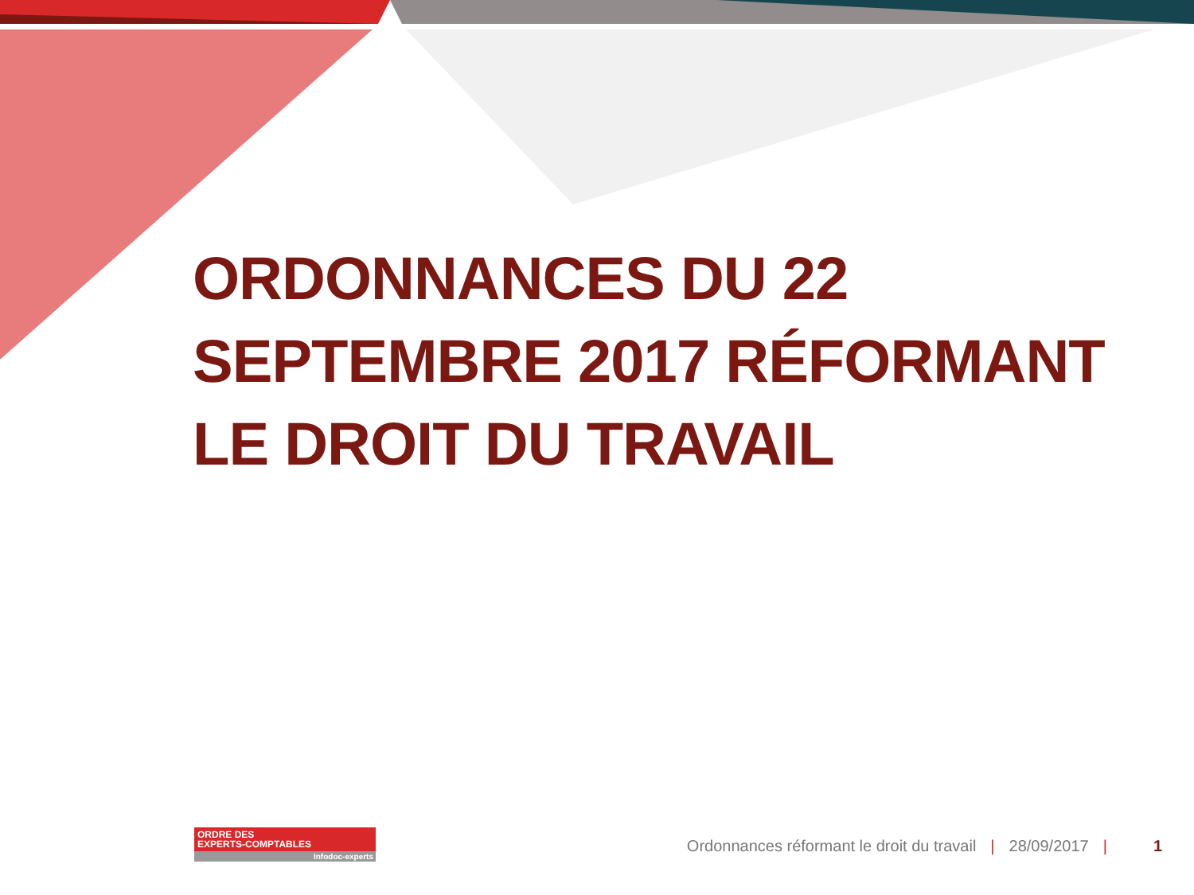ORDONNANCES DU 22 SEPTEMBRE 2017 RÉFORMANT LE DROIT DU TRAVAIL
ORDRE DES
EXPERTS-COMPTABLES
Infodoc-experts
Ordonnances réformant le droit du travail | 28/09/2017 | 1